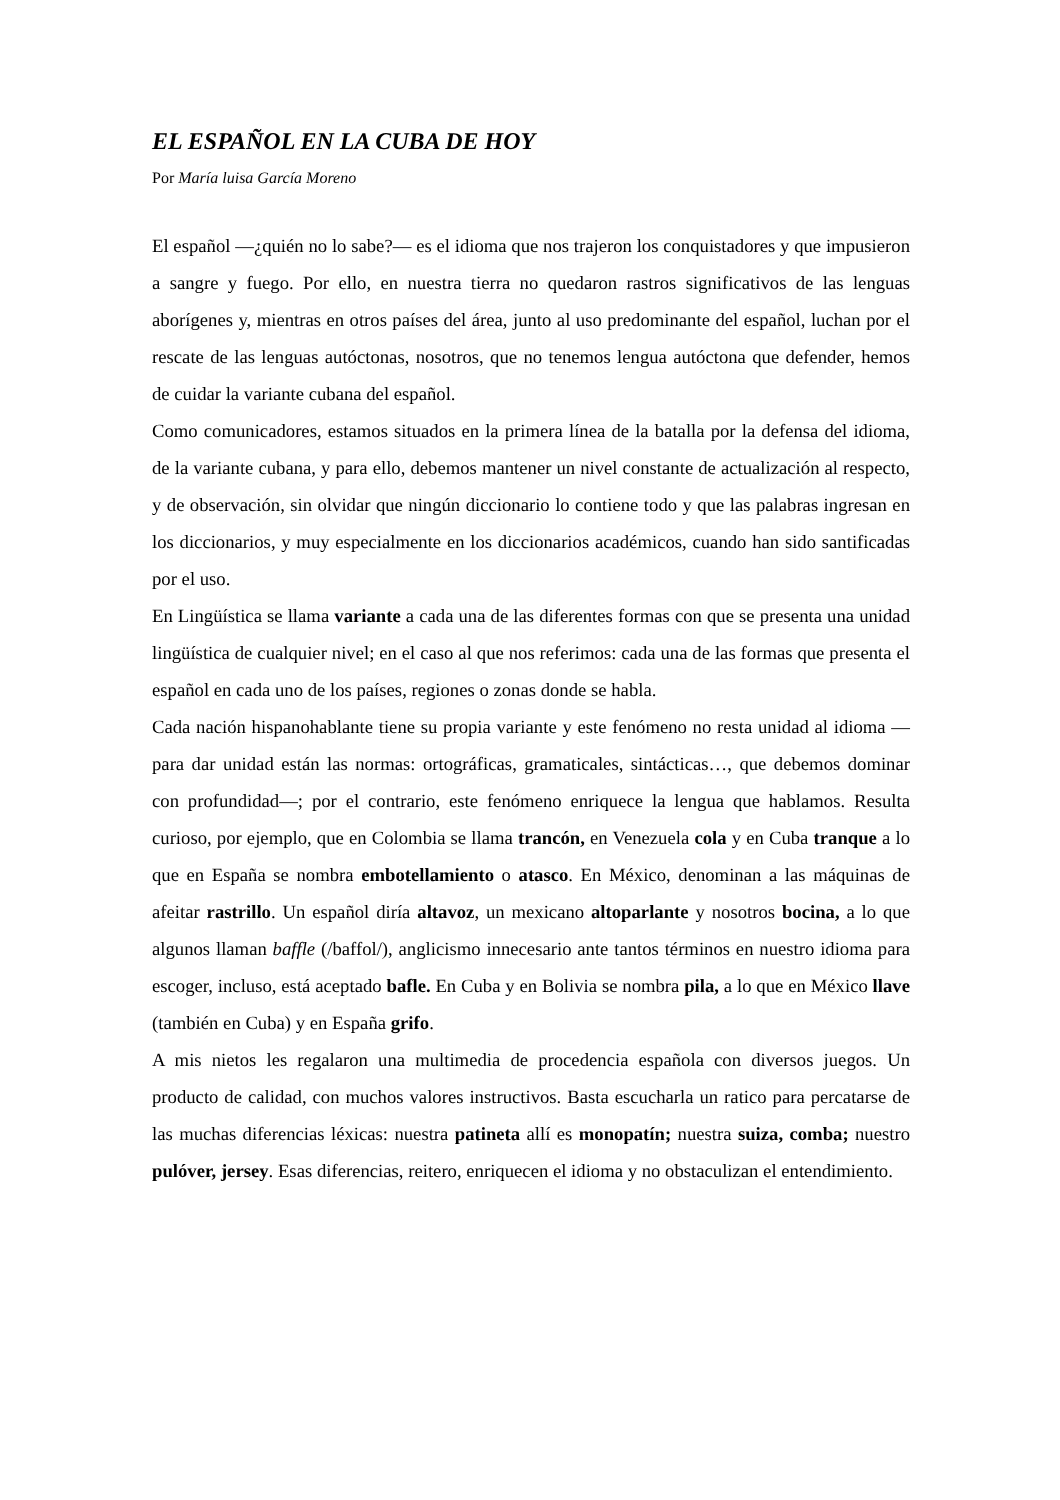EL ESPAÑOL EN LA CUBA DE HOY
Por María luisa García Moreno
El español —¿quién no lo sabe?— es el idioma que nos trajeron los conquistadores y que impusieron a sangre y fuego. Por ello, en nuestra tierra no quedaron rastros significativos de las lenguas aborígenes y, mientras en otros países del área, junto al uso predominante del español, luchan por el rescate de las lenguas autóctonas, nosotros, que no tenemos lengua autóctona que defender, hemos de cuidar la variante cubana del español.
Como comunicadores, estamos situados en la primera línea de la batalla por la defensa del idioma, de la variante cubana, y para ello, debemos mantener un nivel constante de actualización al respecto, y de observación, sin olvidar que ningún diccionario lo contiene todo y que las palabras ingresan en los diccionarios, y muy especialmente en los diccionarios académicos, cuando han sido santificadas por el uso.
En Lingüística se llama variante a cada una de las diferentes formas con que se presenta una unidad lingüística de cualquier nivel; en el caso al que nos referimos: cada una de las formas que presenta el español en cada uno de los países, regiones o zonas donde se habla.
Cada nación hispanohablante tiene su propia variante y este fenómeno no resta unidad al idioma —para dar unidad están las normas: ortográficas, gramaticales, sintácticas…, que debemos dominar con profundidad—; por el contrario, este fenómeno enriquece la lengua que hablamos. Resulta curioso, por ejemplo, que en Colombia se llama trancón, en Venezuela cola y en Cuba tranque a lo que en España se nombra embotellamiento o atasco. En México, denominan a las máquinas de afeitar rastrillo. Un español diría altavoz, un mexicano altoparlante y nosotros bocina, a lo que algunos llaman baffle (/baffol/), anglicismo innecesario ante tantos términos en nuestro idioma para escoger, incluso, está aceptado bafle. En Cuba y en Bolivia se nombra pila, a lo que en México llave (también en Cuba) y en España grifo.
A mis nietos les regalaron una multimedia de procedencia española con diversos juegos. Un producto de calidad, con muchos valores instructivos. Basta escucharla un ratico para percatarse de las muchas diferencias léxicas: nuestra patineta allí es monopatín; nuestra suiza, comba; nuestro pulóver, jersey. Esas diferencias, reitero, enriquecen el idioma y no obstaculizan el entendimiento.